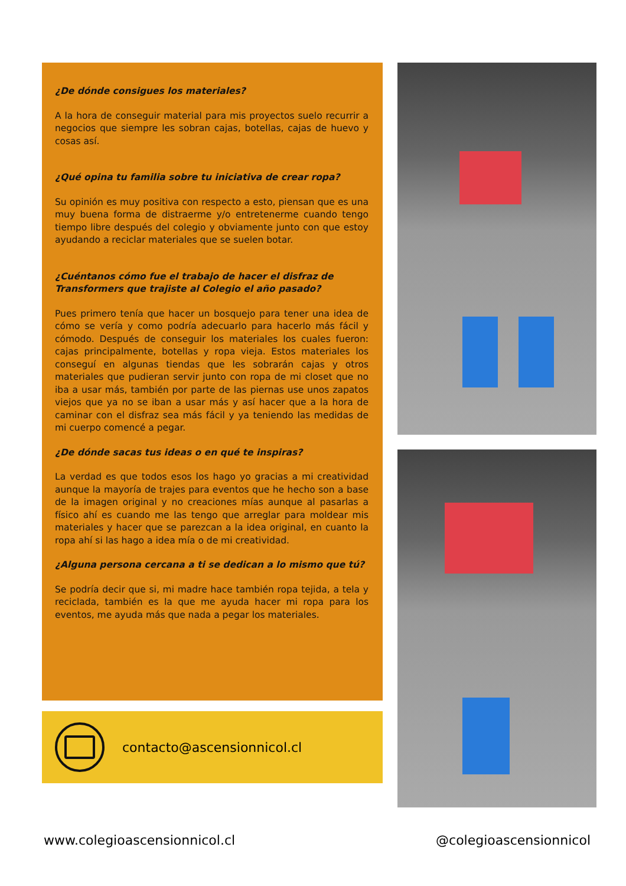¿De dónde consigues los materiales?
A la hora de conseguir material para mis proyectos suelo recurrir a negocios que siempre les sobran cajas, botellas, cajas de huevo y cosas así.
¿Qué opina tu familia sobre tu iniciativa de crear ropa?
Su opinión es muy positiva con respecto a esto, piensan que es una muy buena forma de distraerme y/o entretenerme cuando tengo tiempo libre después del colegio y obviamente junto con que estoy ayudando a reciclar materiales que se suelen botar.
¿Cuéntanos cómo fue el trabajo de hacer el disfraz de Transformers que trajiste al Colegio el año pasado?
Pues primero tenía que hacer un bosquejo para tener una idea de cómo se vería y como podría adecuarlo para hacerlo más fácil y cómodo. Después de conseguir los materiales los cuales fueron: cajas principalmente, botellas y ropa vieja. Estos materiales los conseguí en algunas tiendas que les sobrarán cajas y otros materiales que pudieran servir junto con ropa de mi closet que no iba a usar más, también por parte de las piernas use unos zapatos viejos que ya no se iban a usar más y así hacer que a la hora de caminar con el disfraz sea más fácil y ya teniendo las medidas de mi cuerpo comencé a pegar.
¿De dónde sacas tus ideas o en qué te inspiras?
La verdad es que todos esos los hago yo gracias a mi creatividad aunque la mayoría de trajes para eventos que he hecho son a base de la imagen original y no creaciones mías aunque al pasarlas a físico ahí es cuando me las tengo que arreglar para moldear mis materiales y hacer que se parezcan a la idea original, en cuanto la ropa ahí si las hago a idea mía o de mi creatividad.
¿Alguna persona cercana a ti se dedican a lo mismo que tú?
Se podría decir que si, mi madre hace también ropa tejida, a tela y reciclada, también es la que me ayuda hacer mi ropa para los eventos, me ayuda más que nada a pegar los materiales.
contacto@ascensionnicol.cl
www.colegioascensionnicol.cl @colegioascensionnicol